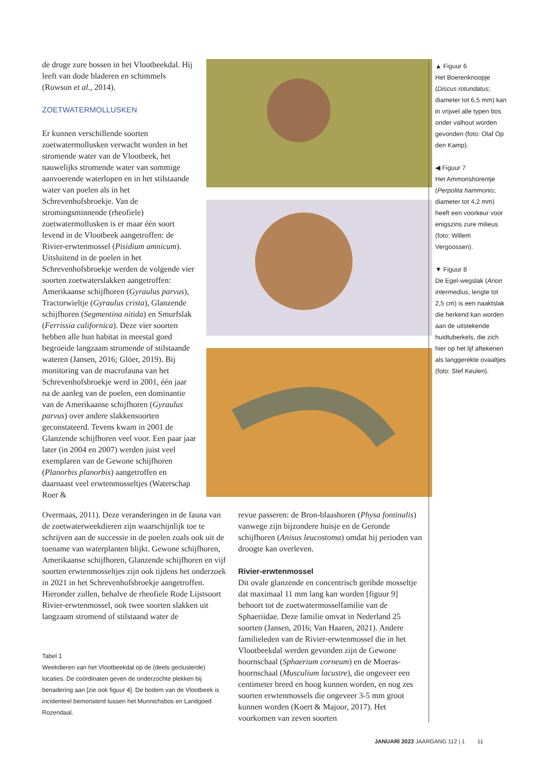de droge zure bossen in het Vlootbeekdal. Hij leeft van dode bladeren en schimmels (Rowson et al., 2014).
ZOETWATERMOLLUSKEN
Er kunnen verschillende soorten zoetwatermollusken verwacht worden in het stromende water van de Vlootbeek, het nauwelijks stromende water van sommige aanvoerende waterlopen en in het stilstaande water van poelen als in het Schrevenhofsbroekje. Van de stromingsminnende (rheofiele) zoetwatermollusken is er maar één soort levend in de Vlootbeek aangetroffen: de Rivier-erwtenmossel (Pisidium amnicum). Uitsluitend in de poelen in het Schrevenhofsbroekje werden de volgende vier soorten zoetwaterslakken aangetroffen: Amerikaanse schijfhoren (Gyraulus parvus), Tractorwieltje (Gyraulus crista), Glanzende schijfhoren (Segmentina nitida) en Smurfslak (Ferrissia californica). Deze vier soorten hebben alle hun habitat in meestal goed begroeide langzaam stromende of stilstaande wateren (Jansen, 2016; Glöer, 2019). Bij monitoring van de macrofauna van het Schrevenhofsbroekje werd in 2001, één jaar na de aanleg van de poelen, een dominantie van de Amerikaanse schijfhoren (Gyraulus parvus) over andere slakkensoorten geconstateerd. Tevens kwam in 2001 de Glanzende schijfhoren veel voor. Een paar jaar later (in 2004 en 2007) werden juist veel exemplaren van de Gewone schijfhoren (Planorbis planorbis) aangetroffen en daarnaast veel erwtenmosseltjes (Waterschap Roer &
Overmaas, 2011). Deze veranderingen in de fauna van de zoetwaterweekdieren zijn waarschijnlijk toe te schrijven aan de successie in de poelen zoals ook uit de toename van waterplanten blijkt. Gewone schijfhoren, Amerikaanse schijfhoren, Glanzende schijfhoren en vijf soorten erwtenmosseltjes zijn ook tijdens het onderzoek in 2021 in het Schrevenhofsbroekje aangetroffen.
Hieronder zullen, behalve de rheofiele Rode Lijstsoort Rivier-erwtenmossel, ook twee soorten slakken uit langzaam stromend of stilstaand water de
Tabel 1
Weekdieren van het Vlootbeekdal op de (deels geclusterde) locaties. De coördinaten geven de onderzochte plekken bij benadering aan [zie ook figuur 4]. De bodem van de Vlootbeek is incidenteel bemonsterd tussen het Munnichsbos en Landgoed Rozendaal.
revue passeren: de Bron-blaashoren (Physa fontinalis) vanwege zijn bijzondere huisje en de Geronde schijfhoren (Anisus leucostoma) omdat hij perioden van droogte kan overleven.
Rivier-erwtenmossel
Dit ovale glanzende en concentrisch geribde mosseltje dat maximaal 11 mm lang kan worden [figuur 9] behoort tot de zoetwatermosselfamilie van de Sphaeriidae. Deze familie omvat in Nederland 25 soorten (Jansen, 2016; Van Haaren, 2021). Andere familieleden van de Rivier-erwtenmossel die in het Vlootbeekdal werden gevonden zijn de Gewone hoornschaal (Sphaerium corneum) en de Moeras-hoornschaal (Musculium lacustre), die ongeveer een centimeter breed en hoog kunnen worden, en nog zes soorten erwtenmossels die ongeveer 3-5 mm groot kunnen worden (Koert & Majoor, 2017). Het voorkomen van zeven soorten
▲ Figuur 6
Het Boerenknoopje (Discus rotundatus; diameter tot 6,5 mm) kan in vrijwel alle typen bos onder valhout worden gevonden (foto: Olaf Op den Kamp).
◀ Figuur 7
Het Ammonshorentje (Perpolita hammonis; diameter tot 4,2 mm) heeft een voorkeur voor enigszins zure milieus (foto: Willem Vergoossen).
▼ Figuur 8
De Egel-wegslak (Arion intermedius, lengte tot 2,5 cm) is een naaktslak die herkend kan worden aan de uitstekende huidtuberkels, die zich hier op het lijf aftekenen als langgerekte ovaaltjes (foto: Stef Keulen).
JANUARI 2023 JAARGANG 112 | 1 11